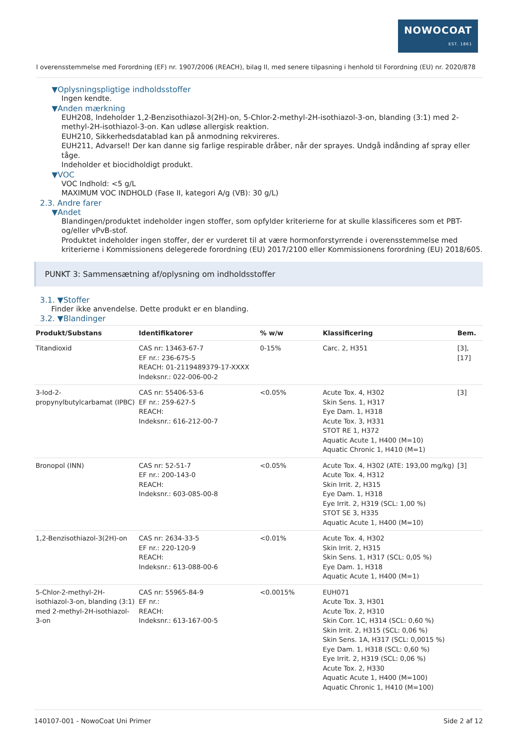NOWOCOAT
EST. 1861
I overensstemmelse med Forordning (EF) nr. 1907/2006 (REACH), bilag II, med senere tilpasning i henhold til Forordning (EU) nr. 2020/878
▼Oplysningspligtige indholdsstoffer
Ingen kendte.
▼Anden mærkning
EUH208, Indeholder 1,2-Benzisothiazol-3(2H)-on, 5-Chlor-2-methyl-2H-isothiazol-3-on, blanding (3:1) med 2-methyl-2H-isothiazol-3-on. Kan udløse allergisk reaktion.
EUH210, Sikkerhedsdatablad kan på anmodning rekvireres.
EUH211, Advarsel! Der kan danne sig farlige respirable dråber, når der sprayes. Undgå indånding af spray eller tåge.
Indeholder et biocidholdigt produkt.
▼VOC
VOC Indhold: <5 g/L
MAXIMUM VOC INDHOLD (Fase II, kategori A/g (VB): 30 g/L)
2.3. Andre farer
▼Andet
Blandingen/produktet indeholder ingen stoffer, som opfylder kriterierne for at skulle klassificeres som et PBT- og/eller vPvB-stof.
Produktet indeholder ingen stoffer, der er vurderet til at være hormonforstyrrende i overensstemmelse med kriterierne i Kommissionens delegerede forordning (EU) 2017/2100 eller Kommissionens forordning (EU) 2018/605.
PUNKT 3: Sammensætning af/oplysning om indholdsstoffer
3.1. ▼Stoffer
Finder ikke anvendelse. Dette produkt er en blanding.
3.2. ▼Blandinger
| Produkt/Substans | Identifikatorer | % w/w | Klassificering | Bem. |
| --- | --- | --- | --- | --- |
| Titandioxid | CAS nr: 13463-67-7 EF nr.: 236-675-5 REACH: 01-2119489379-17-XXXX Indeksnr.: 022-006-00-2 | 0-15% | Carc. 2, H351 | [3], [17] |
| 3-Iod-2-propynylbutylcarbamat (IPBC) | CAS nr: 55406-53-6 EF nr.: 259-627-5 REACH: Indeksnr.: 616-212-00-7 | <0.05% | Acute Tox. 4, H302 Skin Sens. 1, H317 Eye Dam. 1, H318 Acute Tox. 3, H331 STOT RE 1, H372 Aquatic Acute 1, H400 (M=10) Aquatic Chronic 1, H410 (M=1) | [3] |
| Bronopol (INN) | CAS nr: 52-51-7 EF nr.: 200-143-0 REACH: Indeksnr.: 603-085-00-8 | <0.05% | Acute Tox. 4, H302 (ATE: 193,00 mg/kg) Acute Tox. 4, H312 Skin Irrit. 2, H315 Eye Dam. 1, H318 Eye Irrit. 2, H319 (SCL: 1,00 %) STOT SE 3, H335 Aquatic Acute 1, H400 (M=10) | [3] |
| 1,2-Benzisothiazol-3(2H)-on | CAS nr: 2634-33-5 EF nr.: 220-120-9 REACH: Indeksnr.: 613-088-00-6 | <0.01% | Acute Tox. 4, H302 Skin Irrit. 2, H315 Skin Sens. 1, H317 (SCL: 0,05 %) Eye Dam. 1, H318 Aquatic Acute 1, H400 (M=1) | |
| 5-Chlor-2-methyl-2H-isothiazol-3-on, blanding (3:1) med 2-methyl-2H-isothiazol-3-on | CAS nr: 55965-84-9 EF nr.: REACH: Indeksnr.: 613-167-00-5 | <0.0015% | EUH071 Acute Tox. 3, H301 Acute Tox. 2, H310 Skin Corr. 1C, H314 (SCL: 0,60 %) Skin Irrit. 2, H315 (SCL: 0,06 %) Skin Sens. 1A, H317 (SCL: 0,0015 %) Eye Dam. 1, H318 (SCL: 0,60 %) Eye Irrit. 2, H319 (SCL: 0,06 %) Acute Tox. 2, H330 Aquatic Acute 1, H400 (M=100) Aquatic Chronic 1, H410 (M=100) | |
140107-001 - NowoCoat Uni Primer Side 2 af 12